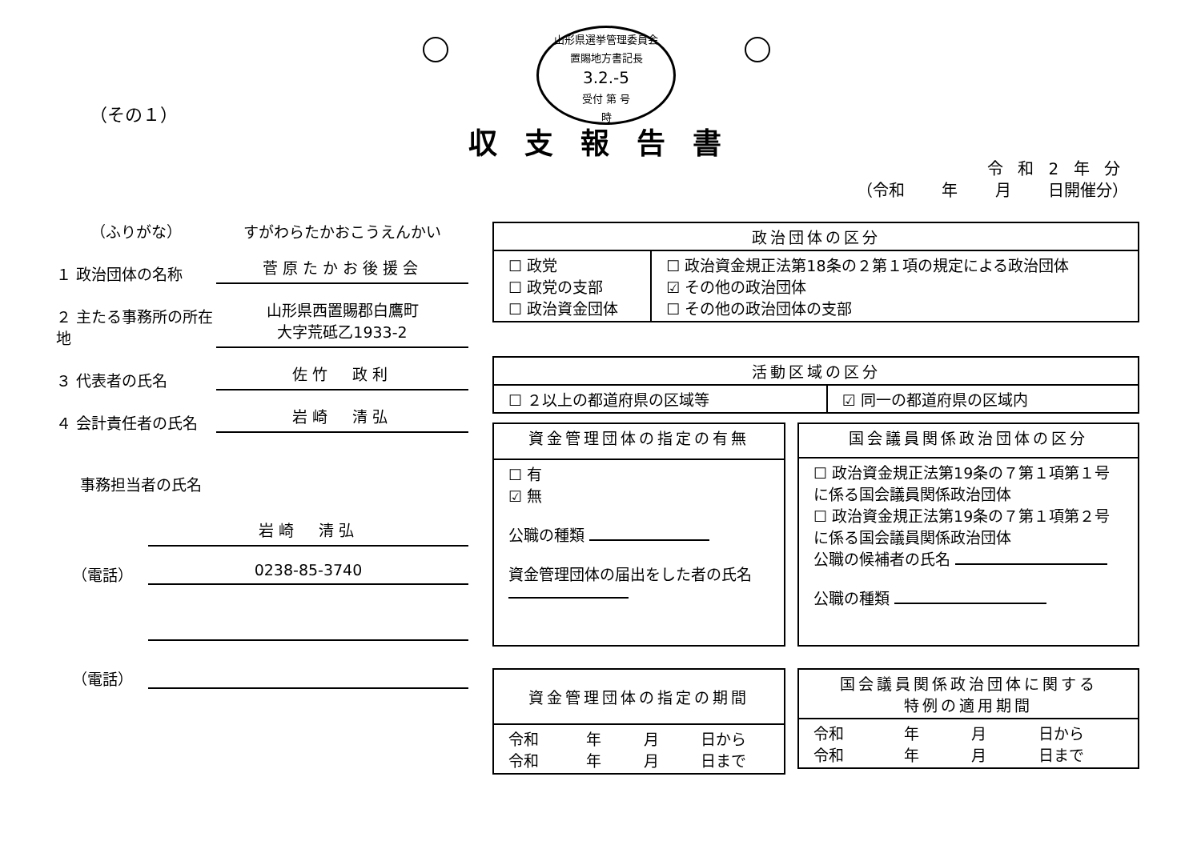山形県選挙管理委員会
置賜地方書記長
3.2.-5
受付 第 号
時
（その１）
収支報告書
令 和 2 年 分
（令和　　 年　　 月　　 日開催分）
（ふりがな）
すがわらたかおこうえんかい
１ 政治団体の名称
菅原たかお後援会
２ 主たる事務所の所在地
山形県西置賜郡白鷹町
大字荒砥乙1933-2
３ 代表者の氏名
佐竹　政利
４ 会計責任者の氏名
岩崎　清弘
事務担当者の氏名
岩崎　清弘
（電話）
0238-85-3740
（電話）
| 政治団体の区分 | |
| --- | --- |
| ☐ 政党 ☐ 政党の支部 ☐ 政治資金団体 | ☐ 政治資金規正法第18条の２第１項の規定による政治団体 ☑ その他の政治団体 ☐ その他の政治団体の支部 |
| 活動区域の区分 | |
| --- | --- |
| ☐ ２以上の都道府県の区域等 | ☑ 同一の都道府県の区域内 |
| 資金管理団体の指定の有無 |
| --- |
| ☐ 有 ☑ 無 公職の種類 資金管理団体の届出をした者の氏名 |
| 国会議員関係政治団体の区分 |
| --- |
| ☐ 政治資金規正法第19条の７第１項第１号に係る国会議員関係政治団体 ☐ 政治資金規正法第19条の７第１項第２号に係る国会議員関係政治団体 公職の候補者の氏名 公職の種類 |
| 資金管理団体の指定の期間 | | | |
| --- | --- | --- | --- |
| 令和 令和 | 年 年 | 月 月 | 日から 日まで |
| 国会議員関係政治団体に関する 特例の適用期間 | | | |
| --- | --- | --- | --- |
| 令和 令和 | 年 年 | 月 月 | 日から 日まで |